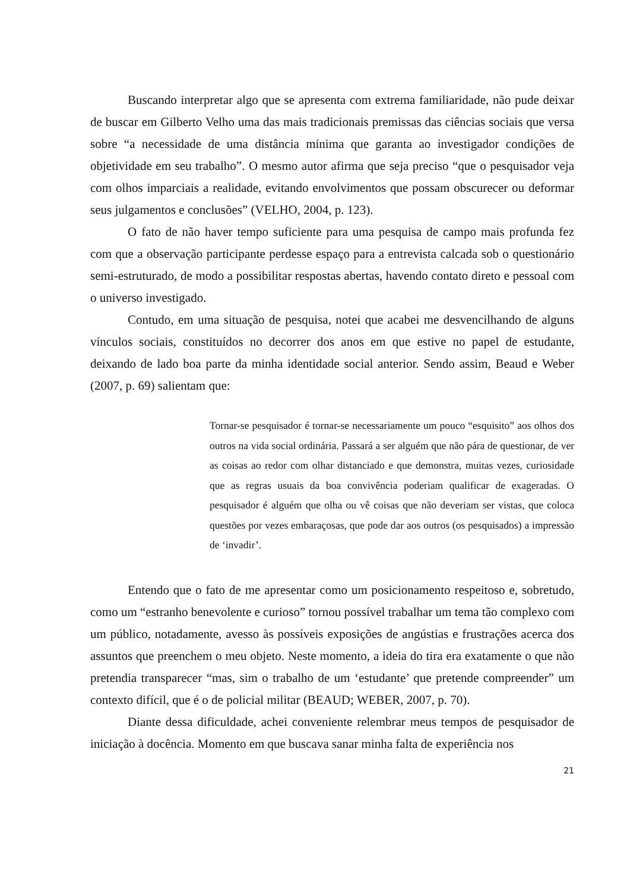Buscando interpretar algo que se apresenta com extrema familiaridade, não pude deixar de buscar em Gilberto Velho uma das mais tradicionais premissas das ciências sociais que versa sobre “a necessidade de uma distância mínima que garanta ao investigador condições de objetividade em seu trabalho”. O mesmo autor afirma que seja preciso “que o pesquisador veja com olhos imparciais a realidade, evitando envolvimentos que possam obscurecer ou deformar seus julgamentos e conclusões” (VELHO, 2004, p. 123).
O fato de não haver tempo suficiente para uma pesquisa de campo mais profunda fez com que a observação participante perdesse espaço para a entrevista calcada sob o questionário semi-estruturado, de modo a possibilitar respostas abertas, havendo contato direto e pessoal com o universo investigado.
Contudo, em uma situação de pesquisa, notei que acabei me desvencilhando de alguns vínculos sociais, constituídos no decorrer dos anos em que estive no papel de estudante, deixando de lado boa parte da minha identidade social anterior. Sendo assim, Beaud e Weber (2007, p. 69) salientam que:
Tornar-se pesquisador é tornar-se necessariamente um pouco “esquisito” aos olhos dos outros na vida social ordinária. Passará a ser alguém que não pára de questionar, de ver as coisas ao redor com olhar distanciado e que demonstra, muitas vezes, curiosidade que as regras usuais da boa convivência poderiam qualificar de exageradas. O pesquisador é alguém que olha ou vê coisas que não deveriam ser vistas, que coloca questões por vezes embaraçosas, que pode dar aos outros (os pesquisados) a impressão de ‘invadir’.
Entendo que o fato de me apresentar como um posicionamento respeitoso e, sobretudo, como um “estranho benevolente e curioso” tornou possível trabalhar um tema tão complexo com um público, notadamente, avesso às possíveis exposições de angústias e frustrações acerca dos assuntos que preenchem o meu objeto. Neste momento, a ideia do tira era exatamente o que não pretendia transparecer “mas, sim o trabalho de um ‘estudante’ que pretende compreender” um contexto difícil, que é o de policial militar (BEAUD; WEBER, 2007, p. 70).
Diante dessa dificuldade, achei conveniente relembrar meus tempos de pesquisador de iniciação à docência. Momento em que buscava sanar minha falta de experiência nos
21